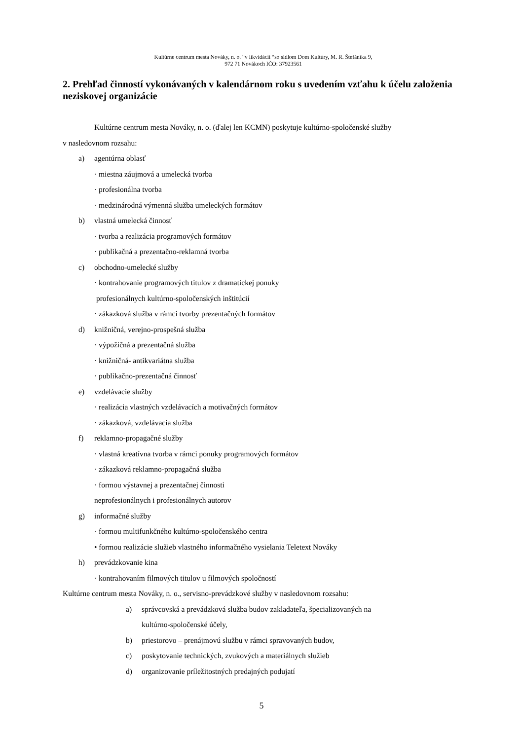Kultúrne centrum mesta Nováky, n. o. “v likvidácii “so sídlom Dom Kultúry, M. R. Štefánika 9,
972 71 Novákoch IČO: 37923561
2. Prehľad činností vykonávaných v kalendárnom roku s uvedením vzťahu k účelu založenia neziskovej organizácie
Kultúrne centrum mesta Nováky, n. o. (ďalej len KCMN) poskytuje kultúrno-spoločenské služby
v nasledovnom rozsahu:
a) agentúrna oblasť
· miestna záujmová a umelecká tvorba
· profesionálna tvorba
· medzinárodná výmenná služba umeleckých formátov
b) vlastná umelecká činnosť
· tvorba a realizácia programových formátov
· publikačná a prezentačno-reklamná tvorba
c) obchodno-umelecké služby
· kontrahovanie programových titulov z dramatickej ponuky
profesionálnych kultúrno-spoločenských inštitúcií
· zákazková služba v rámci tvorby prezentačných formátov
d) knižničná, verejno-prospešná služba
· výpožičná a prezentačná služba
· knižničná- antikvariátna služba
· publikačno-prezentačná činnosť
e) vzdelávacie služby
· realizácia vlastných vzdelávacích a motivačných formátov
· zákazková, vzdelávacia služba
f) reklamno-propagačné služby
· vlastná kreatívna tvorba v rámci ponuky programových formátov
· zákazková reklamno-propagačná služba
· formou výstavnej a prezentačnej činnosti
neprofesionálnych i profesionálnych autorov
g) informačné služby
· formou multifunkčného kultúrno-spoločenského centra
• formou realizácie služieb vlastného informačného vysielania Teletext Nováky
h) prevádzkovanie kina
· kontrahovaním filmových titulov u filmových spoločností
Kultúrne centrum mesta Nováky, n. o., servisno-prevádzkové služby v nasledovnom rozsahu:
a) správcovská a prevádzková služba budov zakladateľa, špecializovaných na
kultúrno-spoločenské účely,
b) priestorovo – prenájmovú službu v rámci spravovaných budov,
c) poskytovanie technických, zvukových a materiálnych služieb
d) organizovanie príležitostných predajných podujatí
5